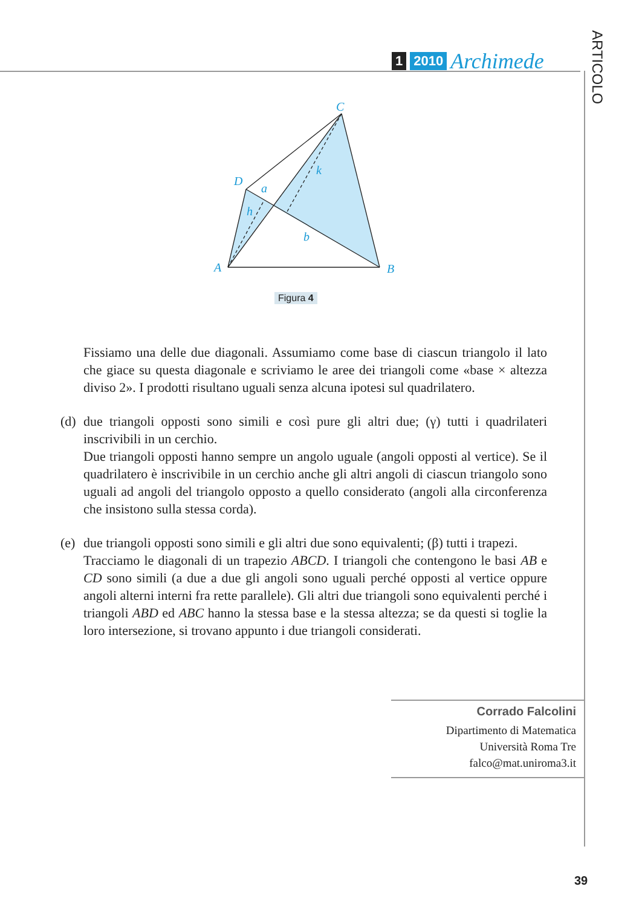1 2010 Archimede
ARTICOLO
C
D
A
B
a
h
k
b
Figura 4
Fissiamo una delle due diagonali. Assumiamo come base di ciascun triangolo il lato che giace su questa diagonale e scriviamo le aree dei triangoli come «base × altezza diviso 2». I prodotti risultano uguali senza alcuna ipotesi sul quadrilatero.
(d)
due triangoli opposti sono simili e così pure gli altri due; (γ) tutti i quadrilateri inscrivibili in un cerchio.
Due triangoli opposti hanno sempre un angolo uguale (angoli opposti al vertice). Se il quadrilatero è inscrivibile in un cerchio anche gli altri angoli di ciascun triangolo sono uguali ad angoli del triangolo opposto a quello considerato (angoli alla circonferenza che insistono sulla stessa corda).
(e)
due triangoli opposti sono simili e gli altri due sono equivalenti; (β) tutti i trapezi.
Tracciamo le diagonali di un trapezio ABCD. I triangoli che contengono le basi AB e CD sono simili (a due a due gli angoli sono uguali perché opposti al vertice oppure angoli alterni interni fra rette parallele). Gli altri due triangoli sono equivalenti perché i triangoli ABD ed ABC hanno la stessa base e la stessa altezza; se da questi si toglie la loro intersezione, si trovano appunto i due triangoli considerati.
Corrado Falcolini
Dipartimento di Matematica
Università Roma Tre
falco@mat.uniroma3.it
39